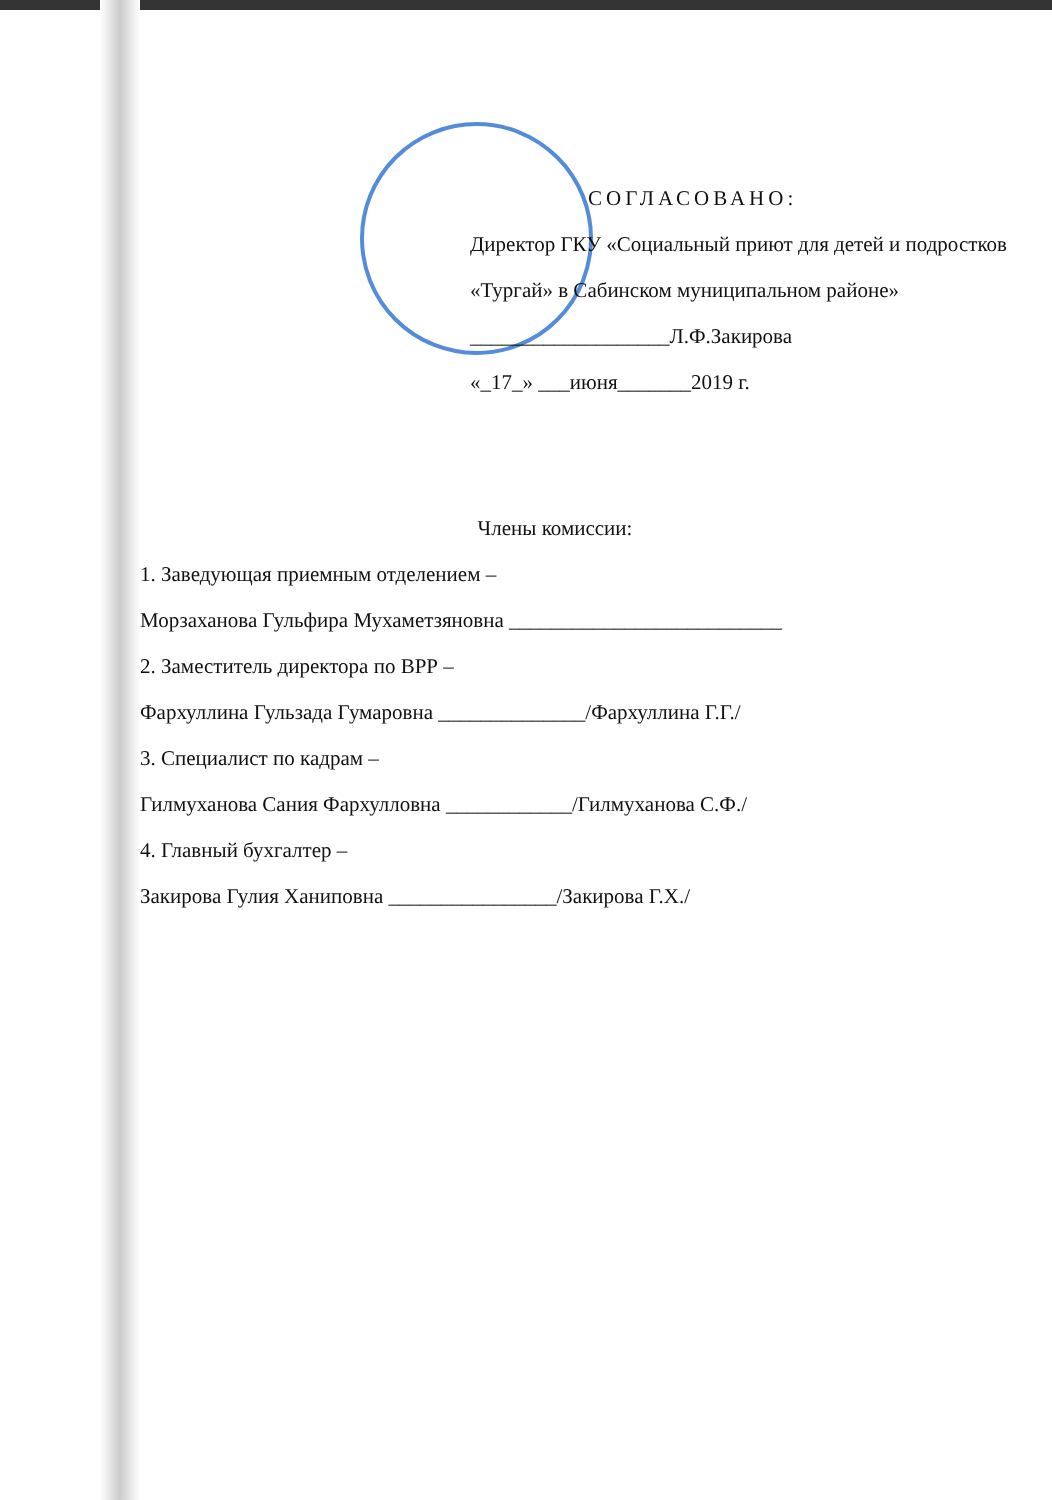СОГЛАСОВАНО:
Директор ГКУ «Социальный приют для детей и подростков «Тургай» в Сабинском муниципальном районе»
___________________Л.Ф.Закирова
«_17_» ___июня_______2019 г.
Члены комиссии:
1. Заведующая приемным отделением –
Морзаханова Гульфира Мухаметзяновна __________________________
2. Заместитель директора по ВРР –
Фархуллина Гульзада Гумаровна ______________/Фархуллина Г.Г./
3. Специалист по кадрам –
Гилмуханова Сания Фархулловна ____________/Гилмуханова С.Ф./
4. Главный бухгалтер –
Закирова Гулия Ханиповна ________________/Закирова Г.Х./